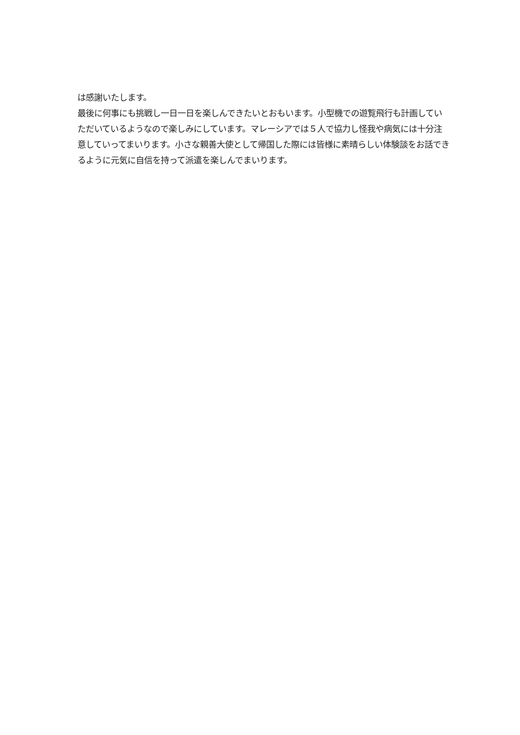は感謝いたします。
最後に何事にも挑戦し一日一日を楽しんできたいとおもいます。小型機での遊覧飛行も計画していただいているようなので楽しみにしています。マレーシアでは５人で協力し怪我や病気には十分注意していってまいります。小さな親善大使として帰国した際には皆様に素晴らしい体験談をお話できるように元気に自信を持って派遣を楽しんでまいります。